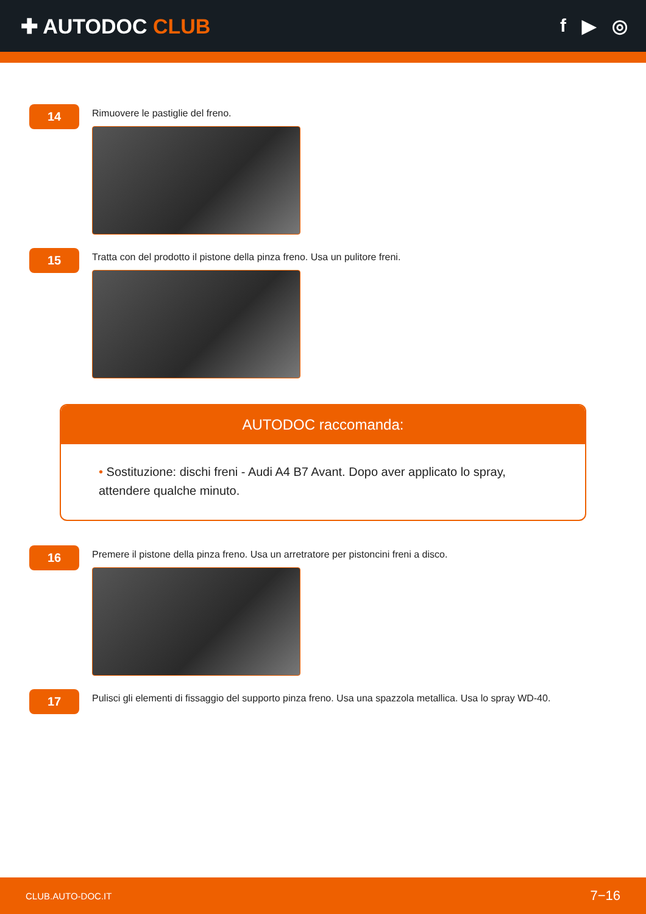✚ AUTODOC CLUB f ▶ ◎
14
Rimuovere le pastiglie del freno.
15
Tratta con del prodotto il pistone della pinza freno. Usa un pulitore freni.
AUTODOC raccomanda:
• Sostituzione: dischi freni - Audi A4 B7 Avant. Dopo aver applicato lo spray, attendere qualche minuto.
16
Premere il pistone della pinza freno. Usa un arretratore per pistoncini freni a disco.
17
Pulisci gli elementi di fissaggio del supporto pinza freno. Usa una spazzola metallica. Usa lo spray WD-40.
CLUB.AUTO-DOC.IT 7−16